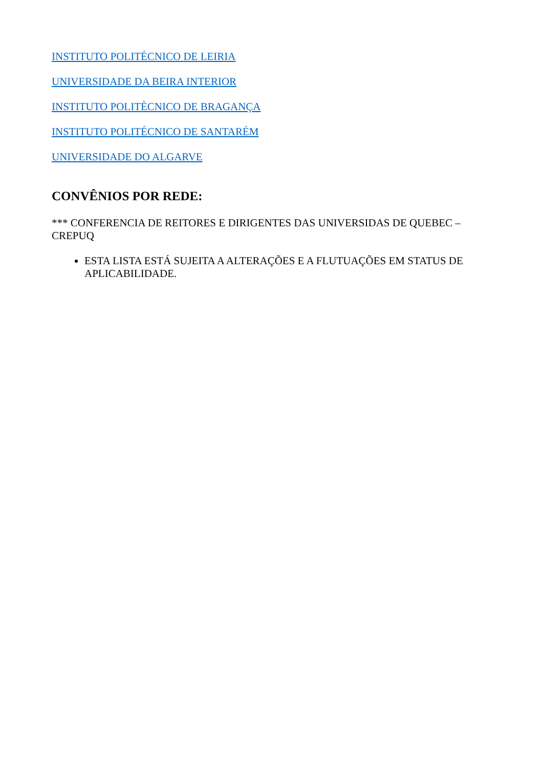INSTITUTO POLITÉCNICO DE LEIRIA
UNIVERSIDADE DA BEIRA INTERIOR
INSTITUTO POLITÈCNICO DE BRAGANÇA
INSTITUTO POLITÉCNICO DE SANTARÉM
UNIVERSIDADE DO ALGARVE
CONVÊNIOS POR REDE:
*** CONFERENCIA DE REITORES E DIRIGENTES DAS UNIVERSIDAS DE QUEBEC – CREPUQ
ESTA LISTA ESTÁ SUJEITA A ALTERAÇÕES E A FLUTUAÇÕES EM STATUS DE APLICABILIDADE.